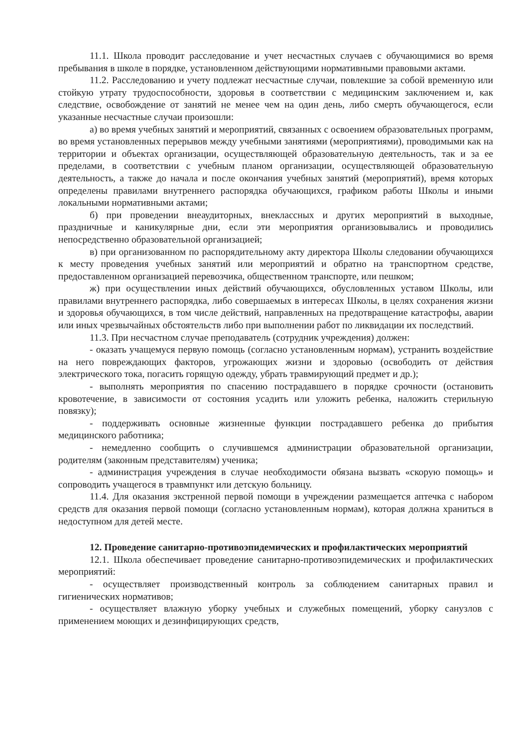11.1. Школа проводит расследование и учет несчастных случаев с обучающимися во время пребывания в школе в порядке, установленном действующими нормативными правовыми актами.
11.2. Расследованию и учету подлежат несчастные случаи, повлекшие за собой временную или стойкую утрату трудоспособности, здоровья в соответствии с медицинским заключением и, как следствие, освобождение от занятий не менее чем на один день, либо смерть обучающегося, если указанные несчастные случаи произошли:
а) во время учебных занятий и мероприятий, связанных с освоением образовательных программ, во время установленных перерывов между учебными занятиями (мероприятиями), проводимыми как на территории и объектах организации, осуществляющей образовательную деятельность, так и за ее пределами, в соответствии с учебным планом организации, осуществляющей образовательную деятельность, а также до начала и после окончания учебных занятий (мероприятий), время которых определены правилами внутреннего распорядка обучающихся, графиком работы Школы и иными локальными нормативными актами;
б) при проведении внеаудиторных, внеклассных и других мероприятий в выходные, праздничные и каникулярные дни, если эти мероприятия организовывались и проводились непосредственно образовательной организацией;
в) при организованном по распорядительному акту директора Школы следовании обучающихся к месту проведения учебных занятий или мероприятий и обратно на транспортном средстве, предоставленном организацией перевозчика, общественном транспорте, или пешком;
ж) при осуществлении иных действий обучающихся, обусловленных уставом Школы, или правилами внутреннего распорядка, либо совершаемых в интересах Школы, в целях сохранения жизни и здоровья обучающихся, в том числе действий, направленных на предотвращение катастрофы, аварии или иных чрезвычайных обстоятельств либо при выполнении работ по ликвидации их последствий.
11.3. При несчастном случае преподаватель (сотрудник учреждения) должен:
- оказать учащемуся первую помощь (согласно установленным нормам), устранить воздействие на него повреждающих факторов, угрожающих жизни и здоровью (освободить от действия электрического тока, погасить горящую одежду, убрать травмирующий предмет и др.);
- выполнять мероприятия по спасению пострадавшего в порядке срочности (остановить кровотечение, в зависимости от состояния усадить или уложить ребенка, наложить стерильную повязку);
- поддерживать основные жизненные функции пострадавшего ребенка до прибытия медицинского работника;
- немедленно сообщить о случившемся администрации образовательной организации, родителям (законным представителям) ученика;
- администрация учреждения в случае необходимости обязана вызвать «скорую помощь» и сопроводить учащегося в травмпункт или детскую больницу.
11.4. Для оказания экстренной первой помощи в учреждении размещается аптечка с набором средств для оказания первой помощи (согласно установленным нормам), которая должна храниться в недоступном для детей месте.
12. Проведение санитарно-противоэпидемических и профилактических мероприятий
12.1. Школа обеспечивает проведение санитарно-противоэпидемических и профилактических мероприятий:
- осуществляет производственный контроль за соблюдением санитарных правил и гигиенических нормативов;
- осуществляет влажную уборку учебных и служебных помещений, уборку санузлов с применением моющих и дезинфицирующих средств,